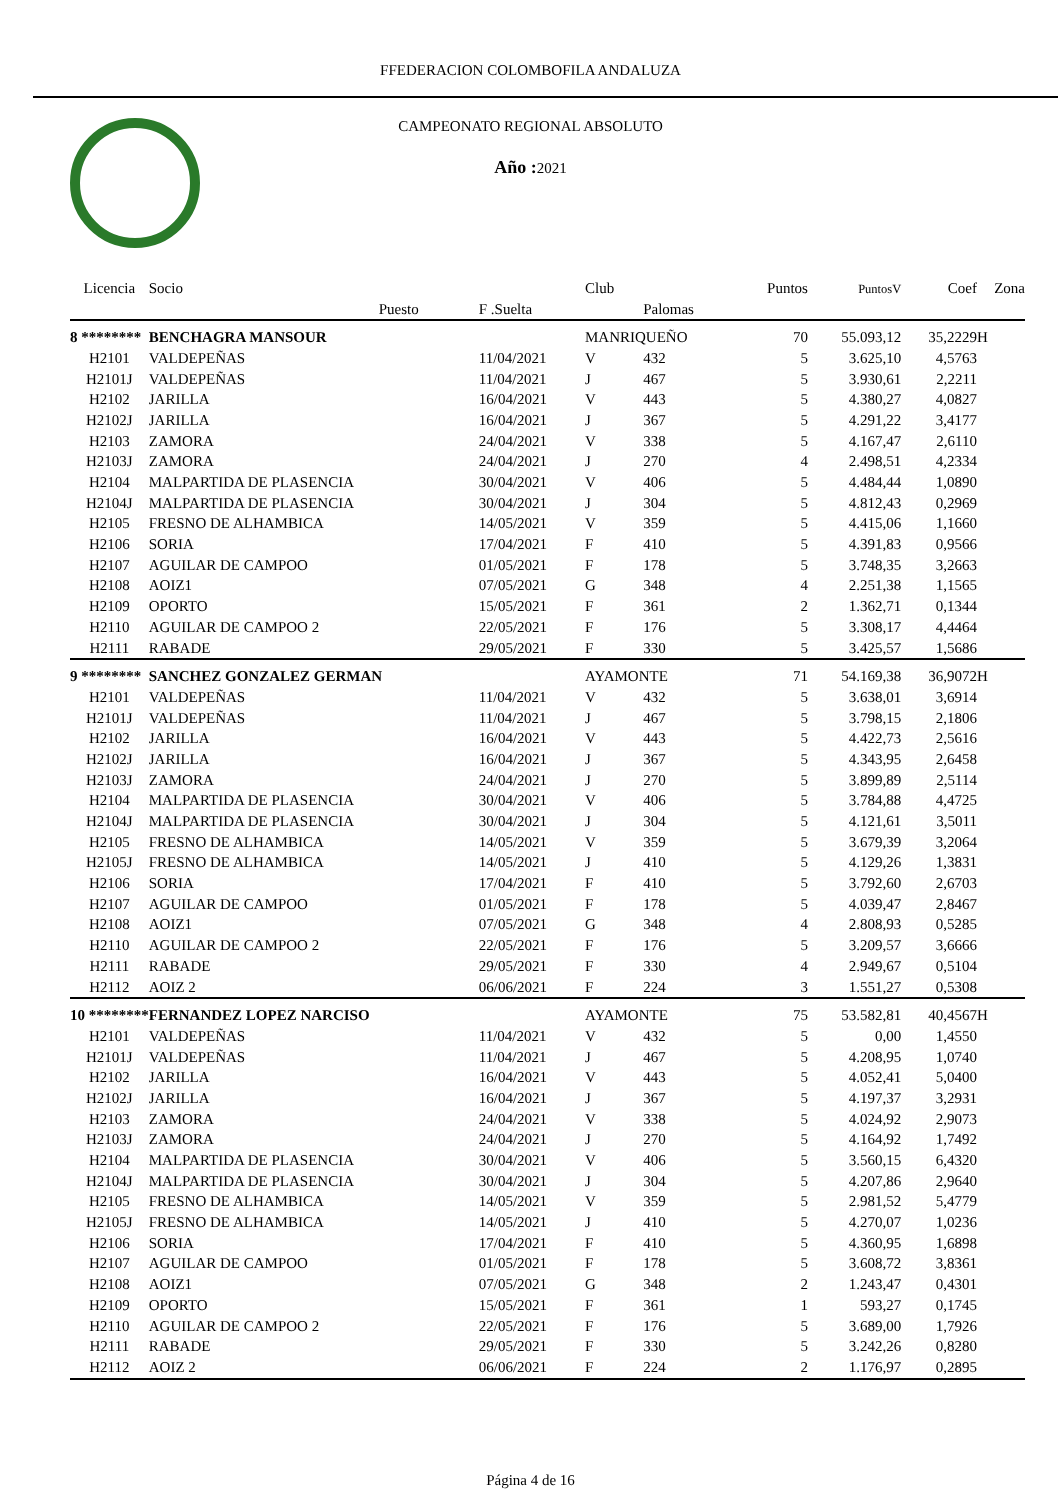FFEDERACION COLOMBOFILA ANDALUZA
CAMPEONATO REGIONAL ABSOLUTO
Año : 2021
| Licencia | Socio | | | Club | | Puntos | PuntosV | Coef | Zona |
| --- | --- | --- | --- | --- | --- | --- | --- | --- | --- |
| | | Puesto | F .Suelta | | Palomas | | | | |
| 8 ******** | BENCHAGRA MANSOUR | | | MANRIQUEÑO | | 70 | 55.093,12 | 35,2229 | H |
| H2101 | VALDEPEÑAS | | 11/04/2021 | V | 432 | 5 | 3.625,10 | 4,5763 | |
| H2101J | VALDEPEÑAS | | 11/04/2021 | J | 467 | 5 | 3.930,61 | 2,2211 | |
| H2102 | JARILLA | | 16/04/2021 | V | 443 | 5 | 4.380,27 | 4,0827 | |
| H2102J | JARILLA | | 16/04/2021 | J | 367 | 5 | 4.291,22 | 3,4177 | |
| H2103 | ZAMORA | | 24/04/2021 | V | 338 | 5 | 4.167,47 | 2,6110 | |
| H2103J | ZAMORA | | 24/04/2021 | J | 270 | 4 | 2.498,51 | 4,2334 | |
| H2104 | MALPARTIDA DE PLASENCIA | | 30/04/2021 | V | 406 | 5 | 4.484,44 | 1,0890 | |
| H2104J | MALPARTIDA DE PLASENCIA | | 30/04/2021 | J | 304 | 5 | 4.812,43 | 0,2969 | |
| H2105 | FRESNO DE ALHAMBICA | | 14/05/2021 | V | 359 | 5 | 4.415,06 | 1,1660 | |
| H2106 | SORIA | | 17/04/2021 | F | 410 | 5 | 4.391,83 | 0,9566 | |
| H2107 | AGUILAR DE CAMPOO | | 01/05/2021 | F | 178 | 5 | 3.748,35 | 3,2663 | |
| H2108 | AOIZ1 | | 07/05/2021 | G | 348 | 4 | 2.251,38 | 1,1565 | |
| H2109 | OPORTO | | 15/05/2021 | F | 361 | 2 | 1.362,71 | 0,1344 | |
| H2110 | AGUILAR DE CAMPOO 2 | | 22/05/2021 | F | 176 | 5 | 3.308,17 | 4,4464 | |
| H2111 | RABADE | | 29/05/2021 | F | 330 | 5 | 3.425,57 | 1,5686 | |
| 9 ******** | SANCHEZ GONZALEZ GERMAN | | | AYAMONTE | | 71 | 54.169,38 | 36,9072 | H |
| H2101 | VALDEPEÑAS | | 11/04/2021 | V | 432 | 5 | 3.638,01 | 3,6914 | |
| H2101J | VALDEPEÑAS | | 11/04/2021 | J | 467 | 5 | 3.798,15 | 2,1806 | |
| H2102 | JARILLA | | 16/04/2021 | V | 443 | 5 | 4.422,73 | 2,5616 | |
| H2102J | JARILLA | | 16/04/2021 | J | 367 | 5 | 4.343,95 | 2,6458 | |
| H2103J | ZAMORA | | 24/04/2021 | J | 270 | 5 | 3.899,89 | 2,5114 | |
| H2104 | MALPARTIDA DE PLASENCIA | | 30/04/2021 | V | 406 | 5 | 3.784,88 | 4,4725 | |
| H2104J | MALPARTIDA DE PLASENCIA | | 30/04/2021 | J | 304 | 5 | 4.121,61 | 3,5011 | |
| H2105 | FRESNO DE ALHAMBICA | | 14/05/2021 | V | 359 | 5 | 3.679,39 | 3,2064 | |
| H2105J | FRESNO DE ALHAMBICA | | 14/05/2021 | J | 410 | 5 | 4.129,26 | 1,3831 | |
| H2106 | SORIA | | 17/04/2021 | F | 410 | 5 | 3.792,60 | 2,6703 | |
| H2107 | AGUILAR DE CAMPOO | | 01/05/2021 | F | 178 | 5 | 4.039,47 | 2,8467 | |
| H2108 | AOIZ1 | | 07/05/2021 | G | 348 | 4 | 2.808,93 | 0,5285 | |
| H2110 | AGUILAR DE CAMPOO 2 | | 22/05/2021 | F | 176 | 5 | 3.209,57 | 3,6666 | |
| H2111 | RABADE | | 29/05/2021 | F | 330 | 4 | 2.949,67 | 0,5104 | |
| H2112 | AOIZ 2 | | 06/06/2021 | F | 224 | 3 | 1.551,27 | 0,5308 | |
| 10 ******** | FERNANDEZ LOPEZ NARCISO | | | AYAMONTE | | 75 | 53.582,81 | 40,4567 | H |
| H2101 | VALDEPEÑAS | | 11/04/2021 | V | 432 | 5 | 0,00 | 1,4550 | |
| H2101J | VALDEPEÑAS | | 11/04/2021 | J | 467 | 5 | 4.208,95 | 1,0740 | |
| H2102 | JARILLA | | 16/04/2021 | V | 443 | 5 | 4.052,41 | 5,0400 | |
| H2102J | JARILLA | | 16/04/2021 | J | 367 | 5 | 4.197,37 | 3,2931 | |
| H2103 | ZAMORA | | 24/04/2021 | V | 338 | 5 | 4.024,92 | 2,9073 | |
| H2103J | ZAMORA | | 24/04/2021 | J | 270 | 5 | 4.164,92 | 1,7492 | |
| H2104 | MALPARTIDA DE PLASENCIA | | 30/04/2021 | V | 406 | 5 | 3.560,15 | 6,4320 | |
| H2104J | MALPARTIDA DE PLASENCIA | | 30/04/2021 | J | 304 | 5 | 4.207,86 | 2,9640 | |
| H2105 | FRESNO DE ALHAMBICA | | 14/05/2021 | V | 359 | 5 | 2.981,52 | 5,4779 | |
| H2105J | FRESNO DE ALHAMBICA | | 14/05/2021 | J | 410 | 5 | 4.270,07 | 1,0236 | |
| H2106 | SORIA | | 17/04/2021 | F | 410 | 5 | 4.360,95 | 1,6898 | |
| H2107 | AGUILAR DE CAMPOO | | 01/05/2021 | F | 178 | 5 | 3.608,72 | 3,8361 | |
| H2108 | AOIZ1 | | 07/05/2021 | G | 348 | 2 | 1.243,47 | 0,4301 | |
| H2109 | OPORTO | | 15/05/2021 | F | 361 | 1 | 593,27 | 0,1745 | |
| H2110 | AGUILAR DE CAMPOO 2 | | 22/05/2021 | F | 176 | 5 | 3.689,00 | 1,7926 | |
| H2111 | RABADE | | 29/05/2021 | F | 330 | 5 | 3.242,26 | 0,8280 | |
| H2112 | AOIZ 2 | | 06/06/2021 | F | 224 | 2 | 1.176,97 | 0,2895 | |
Página 4 de 16